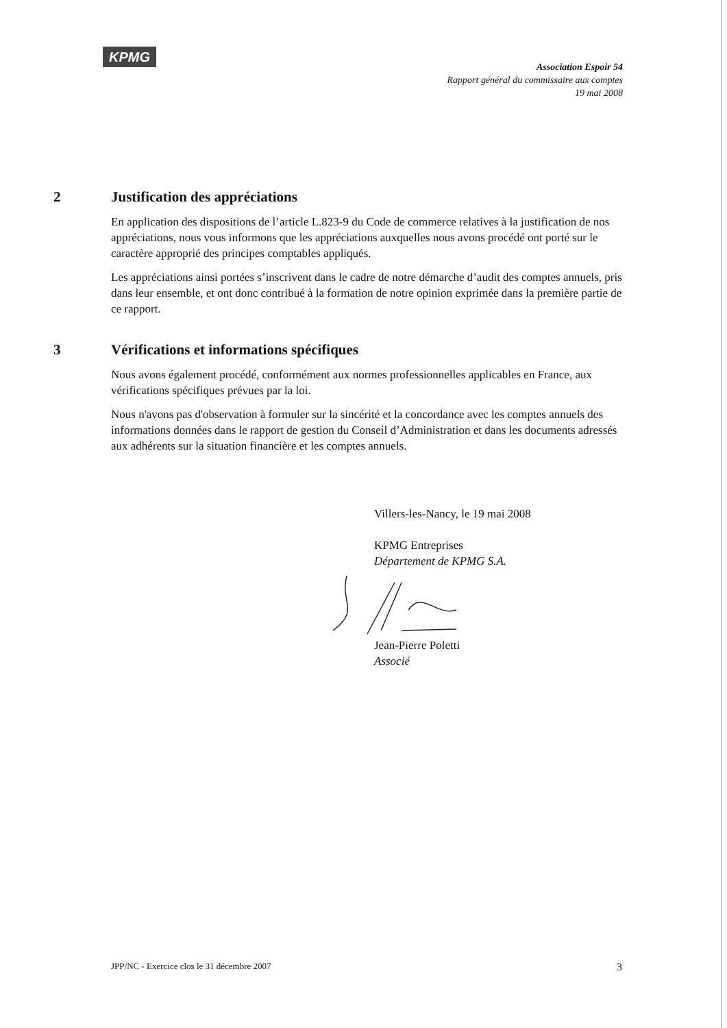KPMG
Association Espoir 54
Rapport général du commissaire aux comptes
19 mai 2008
2 Justification des appréciations
En application des dispositions de l’article L.823-9 du Code de commerce relatives à la justification de nos appréciations, nous vous informons que les appréciations auxquelles nous avons procédé ont porté sur le caractère approprié des principes comptables appliqués.
Les appréciations ainsi portées s’inscrivent dans le cadre de notre démarche d’audit des comptes annuels, pris dans leur ensemble, et ont donc contribué à la formation de notre opinion exprimée dans la première partie de ce rapport.
3 Vérifications et informations spécifiques
Nous avons également procédé, conformément aux normes professionnelles applicables en France, aux vérifications spécifiques prévues par la loi.
Nous n'avons pas d'observation à formuler sur la sincérité et la concordance avec les comptes annuels des informations données dans le rapport de gestion du Conseil d’Administration et dans les documents adressés aux adhérents sur la situation financière et les comptes annuels.
Villers-les-Nancy, le 19 mai 2008
KPMG Entreprises
Département de KPMG S.A.
Jean-Pierre Poletti
Associé
JPP/NC - Exercice clos le 31 décembre 2007 3